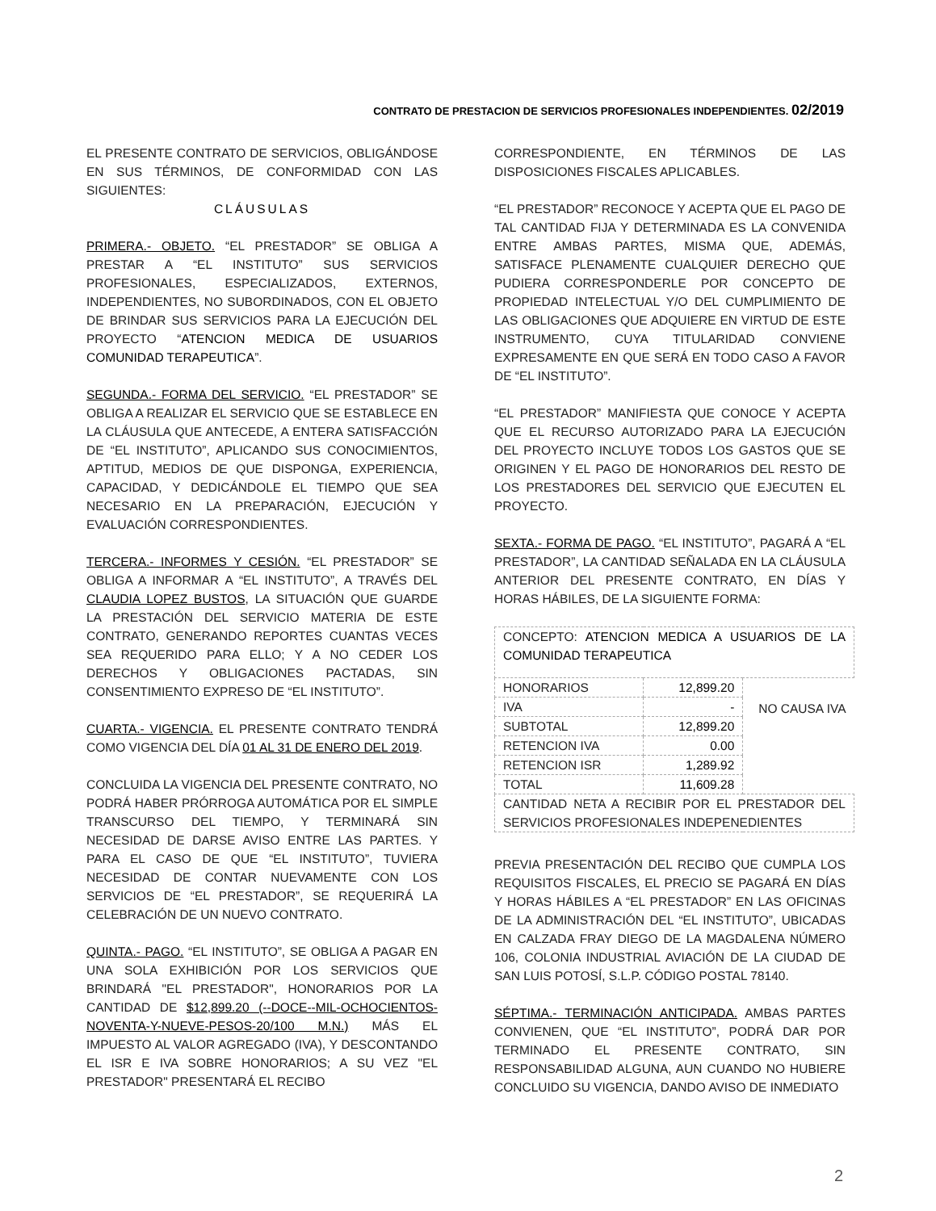CONTRATO DE PRESTACION DE SERVICIOS PROFESIONALES INDEPENDIENTES. 02/2019
EL PRESENTE CONTRATO DE SERVICIOS, OBLIGÁNDOSE EN SUS TÉRMINOS, DE CONFORMIDAD CON LAS SIGUIENTES:
CLÁUSULAS
PRIMERA.- OBJETO. “EL PRESTADOR” SE OBLIGA A PRESTAR A “EL INSTITUTO” SUS SERVICIOS PROFESIONALES, ESPECIALIZADOS, EXTERNOS, INDEPENDIENTES, NO SUBORDINADOS, CON EL OBJETO DE BRINDAR SUS SERVICIOS PARA LA EJECUCIÓN DEL PROYECTO “ATENCION MEDICA DE USUARIOS COMUNIDAD TERAPEUTICA”.
SEGUNDA.- FORMA DEL SERVICIO. “EL PRESTADOR” SE OBLIGA A REALIZAR EL SERVICIO QUE SE ESTABLECE EN LA CLÁUSULA QUE ANTECEDE, A ENTERA SATISFACCIÓN DE “EL INSTITUTO”, APLICANDO SUS CONOCIMIENTOS, APTITUD, MEDIOS DE QUE DISPONGA, EXPERIENCIA, CAPACIDAD, Y DEDICÁNDOLE EL TIEMPO QUE SEA NECESARIO EN LA PREPARACIÓN, EJECUCIÓN Y EVALUACIÓN CORRESPONDIENTES.
TERCERA.- INFORMES Y CESIÓN. “EL PRESTADOR” SE OBLIGA A INFORMAR A “EL INSTITUTO”, A TRAVÉS DEL CLAUDIA LOPEZ BUSTOS, LA SITUACIÓN QUE GUARDE LA PRESTACIÓN DEL SERVICIO MATERIA DE ESTE CONTRATO, GENERANDO REPORTES CUANTAS VECES SEA REQUERIDO PARA ELLO; Y A NO CEDER LOS DERECHOS Y OBLIGACIONES PACTADAS, SIN CONSENTIMIENTO EXPRESO DE “EL INSTITUTO”.
CUARTA.- VIGENCIA. EL PRESENTE CONTRATO TENDRÁ COMO VIGENCIA DEL DÍA 01 AL 31 DE ENERO DEL 2019.
CONCLUIDA LA VIGENCIA DEL PRESENTE CONTRATO, NO PODRÁ HABER PRÓRROGA AUTOMÁTICA POR EL SIMPLE TRANSCURSO DEL TIEMPO, Y TERMINARÁ SIN NECESIDAD DE DARSE AVISO ENTRE LAS PARTES. Y PARA EL CASO DE QUE “EL INSTITUTO”, TUVIERA NECESIDAD DE CONTAR NUEVAMENTE CON LOS SERVICIOS DE “EL PRESTADOR”, SE REQUERIRÁ LA CELEBRACIÓN DE UN NUEVO CONTRATO.
QUINTA.- PAGO. “EL INSTITUTO”, SE OBLIGA A PAGAR EN UNA SOLA EXHIBICIÓN POR LOS SERVICIOS QUE BRINDARÁ "EL PRESTADOR", HONORARIOS POR LA CANTIDAD DE $12,899.20 (--DOCE--MIL-OCHOCIENTOS-NOVENTA-Y-NUEVE-PESOS-20/100 M.N.) MÁS EL IMPUESTO AL VALOR AGREGADO (IVA), Y DESCONTANDO EL ISR E IVA SOBRE HONORARIOS; A SU VEZ "EL PRESTADOR" PRESENTARÁ EL RECIBO
CORRESPONDIENTE, EN TÉRMINOS DE LAS DISPOSICIONES FISCALES APLICABLES.
“EL PRESTADOR” RECONOCE Y ACEPTA QUE EL PAGO DE TAL CANTIDAD FIJA Y DETERMINADA ES LA CONVENIDA ENTRE AMBAS PARTES, MISMA QUE, ADEMÁS, SATISFACE PLENAMENTE CUALQUIER DERECHO QUE PUDIERA CORRESPONDERLE POR CONCEPTO DE PROPIEDAD INTELECTUAL Y/O DEL CUMPLIMIENTO DE LAS OBLIGACIONES QUE ADQUIERE EN VIRTUD DE ESTE INSTRUMENTO, CUYA TITULARIDAD CONVIENE EXPRESAMENTE EN QUE SERÁ EN TODO CASO A FAVOR DE “EL INSTITUTO”.
“EL PRESTADOR” MANIFIESTA QUE CONOCE Y ACEPTA QUE EL RECURSO AUTORIZADO PARA LA EJECUCIÓN DEL PROYECTO INCLUYE TODOS LOS GASTOS QUE SE ORIGINEN Y EL PAGO DE HONORARIOS DEL RESTO DE LOS PRESTADORES DEL SERVICIO QUE EJECUTEN EL PROYECTO.
SEXTA.- FORMA DE PAGO. “EL INSTITUTO”, PAGARÁ A “EL PRESTADOR”, LA CANTIDAD SEÑALADA EN LA CLÁUSULA ANTERIOR DEL PRESENTE CONTRATO, EN DÍAS Y HORAS HÁBILES, DE LA SIGUIENTE FORMA:
| CONCEPTO: ATENCION MEDICA A USUARIOS DE LA COMUNIDAD TERAPEUTICA | | |
| HONORARIOS | 12,899.20 | NO CAUSA IVA |
| IVA | - | |
| SUBTOTAL | 12,899.20 | |
| RETENCION IVA | 0.00 | |
| RETENCION ISR | 1,289.92 | |
| TOTAL | 11,609.28 | |
| CANTIDAD NETA A RECIBIR POR EL PRESTADOR DEL SERVICIOS PROFESIONALES INDEPENEDIENTES | | |
PREVIA PRESENTACIÓN DEL RECIBO QUE CUMPLA LOS REQUISITOS FISCALES, EL PRECIO SE PAGARÁ EN DÍAS Y HORAS HÁBILES A “EL PRESTADOR” EN LAS OFICINAS DE LA ADMINISTRACIÓN DEL “EL INSTITUTO”, UBICADAS EN CALZADA FRAY DIEGO DE LA MAGDALENA NÚMERO 106, COLONIA INDUSTRIAL AVIACIÓN DE LA CIUDAD DE SAN LUIS POTOSÍ, S.L.P. CÓDIGO POSTAL 78140.
SÉPTIMA.- TERMINACIÓN ANTICIPADA. AMBAS PARTES CONVIENEN, QUE “EL INSTITUTO”, PODRÁ DAR POR TERMINADO EL PRESENTE CONTRATO, SIN RESPONSABILIDAD ALGUNA, AUN CUANDO NO HUBIERE CONCLUIDO SU VIGENCIA, DANDO AVISO DE INMEDIATO
2